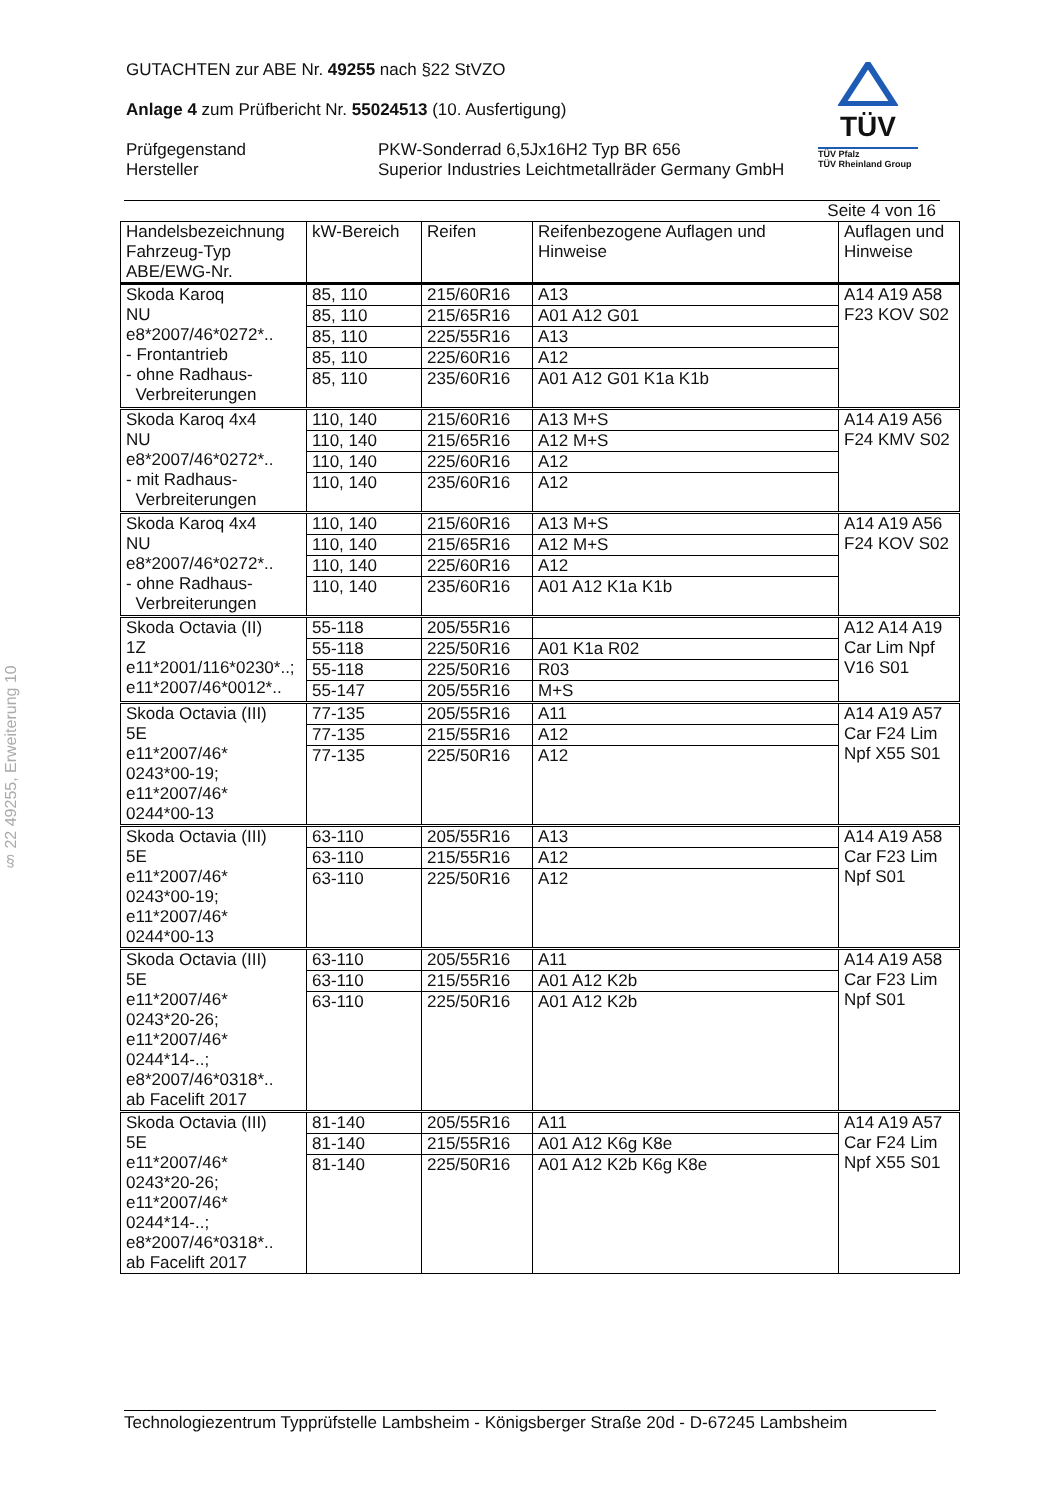§ 22 49255, Erweiterung 10
TÜV
TÜV Pfalz
TÜV Rheinland Group
GUTACHTEN zur ABE Nr. 49255 nach §22 StVZO
Anlage 4 zum Prüfbericht Nr. 55024513 (10. Ausfertigung)
Prüfgegenstand
Hersteller
PKW-Sonderrad 6,5Jx16H2 Typ BR 656
Superior Industries Leichtmetallräder Germany GmbH
Seite 4 von 16
| Handelsbezeichnung Fahrzeug-Typ ABE/EWG-Nr. | kW-Bereich | Reifen | Reifenbezogene Auflagen und Hinweise | Auflagen und Hinweise |
| --- | --- | --- | --- | --- |
| Skoda Karoq NU e8*2007/46*0272*.. - Frontantrieb - ohne Radhaus- Verbreiterungen | 85, 110 | 215/60R16 | A13 | A14 A19 A58 F23 KOV S02 |
| | 85, 110 | 215/65R16 | A01 A12 G01 | |
| | 85, 110 | 225/55R16 | A13 | |
| | 85, 110 | 225/60R16 | A12 | |
| | 85, 110 | 235/60R16 | A01 A12 G01 K1a K1b | |
| Skoda Karoq 4x4 NU e8*2007/46*0272*.. - mit Radhaus- Verbreiterungen | 110, 140 | 215/60R16 | A13 M+S | A14 A19 A56 F24 KMV S02 |
| | 110, 140 | 215/65R16 | A12 M+S | |
| | 110, 140 | 225/60R16 | A12 | |
| | 110, 140 | 235/60R16 | A12 | |
| Skoda Karoq 4x4 NU e8*2007/46*0272*.. - ohne Radhaus- Verbreiterungen | 110, 140 | 215/60R16 | A13 M+S | A14 A19 A56 F24 KOV S02 |
| | 110, 140 | 215/65R16 | A12 M+S | |
| | 110, 140 | 225/60R16 | A12 | |
| | 110, 140 | 235/60R16 | A01 A12 K1a K1b | |
| Skoda Octavia (II) 1Z e11*2001/116*0230*..; e11*2007/46*0012*.. | 55-118 | 205/55R16 | | A12 A14 A19 Car Lim Npf V16 S01 |
| | 55-118 | 225/50R16 | A01 K1a R02 | |
| | 55-118 | 225/50R16 | R03 | |
| | 55-147 | 205/55R16 | M+S | |
| Skoda Octavia (III) 5E e11*2007/46* 0243*00-19; e11*2007/46* 0244*00-13 | 77-135 | 205/55R16 | A11 | A14 A19 A57 Car F24 Lim Npf X55 S01 |
| | 77-135 | 215/55R16 | A12 | |
| | 77-135 | 225/50R16 | A12 | |
| Skoda Octavia (III) 5E e11*2007/46* 0243*00-19; e11*2007/46* 0244*00-13 | 63-110 | 205/55R16 | A13 | A14 A19 A58 Car F23 Lim Npf S01 |
| | 63-110 | 215/55R16 | A12 | |
| | 63-110 | 225/50R16 | A12 | |
| Skoda Octavia (III) 5E e11*2007/46* 0243*20-26; e11*2007/46* 0244*14-..; e8*2007/46*0318*.. ab Facelift 2017 | 63-110 | 205/55R16 | A11 | A14 A19 A58 Car F23 Lim Npf S01 |
| | 63-110 | 215/55R16 | A01 A12 K2b | |
| | 63-110 | 225/50R16 | A01 A12 K2b | |
| Skoda Octavia (III) 5E e11*2007/46* 0243*20-26; e11*2007/46* 0244*14-..; e8*2007/46*0318*.. ab Facelift 2017 | 81-140 | 205/55R16 | A11 | A14 A19 A57 Car F24 Lim Npf X55 S01 |
| | 81-140 | 215/55R16 | A01 A12 K6g K8e | |
| | 81-140 | 225/50R16 | A01 A12 K2b K6g K8e | |
Technologiezentrum Typprüfstelle Lambsheim - Königsberger Straße 20d - D-67245 Lambsheim